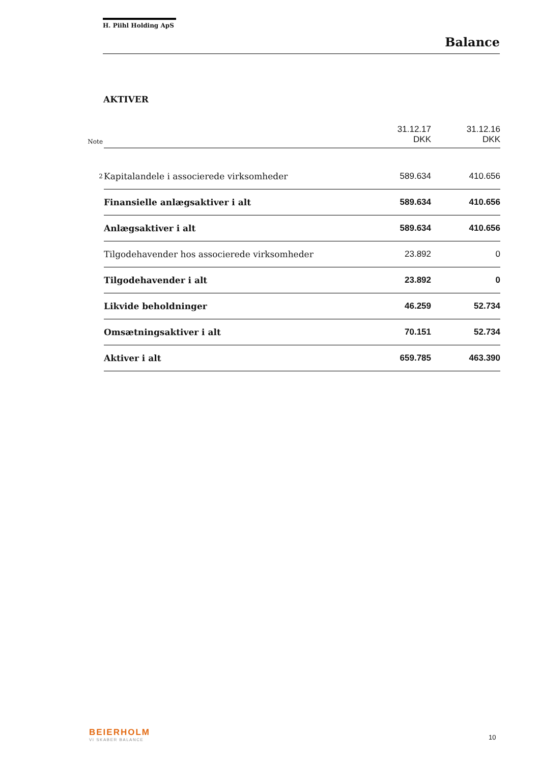H. Piihl Holding ApS
Balance
AKTIVER
| Note | | 31.12.17 DKK | 31.12.16 DKK |
| --- | --- | --- | --- |
| 2 | Kapitalandele i associerede virksomheder | 589.634 | 410.656 |
| | Finansielle anlægsaktiver i alt | 589.634 | 410.656 |
| | Anlægsaktiver i alt | 589.634 | 410.656 |
| | Tilgodehavender hos associerede virksomheder | 23.892 | 0 |
| | Tilgodehavender i alt | 23.892 | 0 |
| | Likvide beholdninger | 46.259 | 52.734 |
| | Omsætningsaktiver i alt | 70.151 | 52.734 |
| | Aktiver i alt | 659.785 | 463.390 |
BEIERHOLM
VI SKABER BALANCE
10